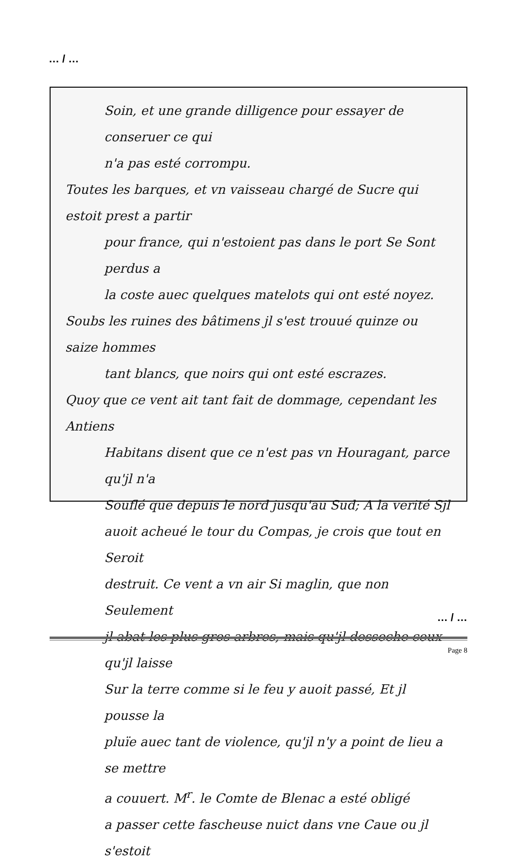… / …
Soin, et une grande dilligence pour essayer de conseruer ce qui
n'a pas esté corrompu.
Toutes les barques, et vn vaisseau chargé de Sucre qui estoit prest a partir
pour france, qui n'estoient pas dans le port Se Sont perdus a
la coste auec quelques matelots qui ont esté noyez.
Soubs les ruines des bâtimens jl s'est trouué quinze ou saize hommes
tant blancs, que noirs qui ont esté escrazes.
Quoy que ce vent ait tant fait de dommage, cependant les Antiens
Habitans disent que ce n'est pas vn Houragant, parce qu'jl n'a
Souflé que depuis le nord jusqu'au Sud; A la verité Sjl
auoit acheué le tour du Compas, je crois que tout en Seroit
destruit. Ce vent a vn air Si maglin, que non Seulement
jl abat les plus gros arbres, mais qu'jl desseche ceux qu'jl laisse
Sur la terre comme si le feu y auoit passé, Et jl pousse la
pluïe auec tant de violence, qu'jl n'y a point de lieu a se mettre
a couuert. M<sup>r</sup>. le Comte de Blenac a esté obligé
a passer cette fascheuse nuict dans vne Caue ou jl s'estoit
… / …
Page 8